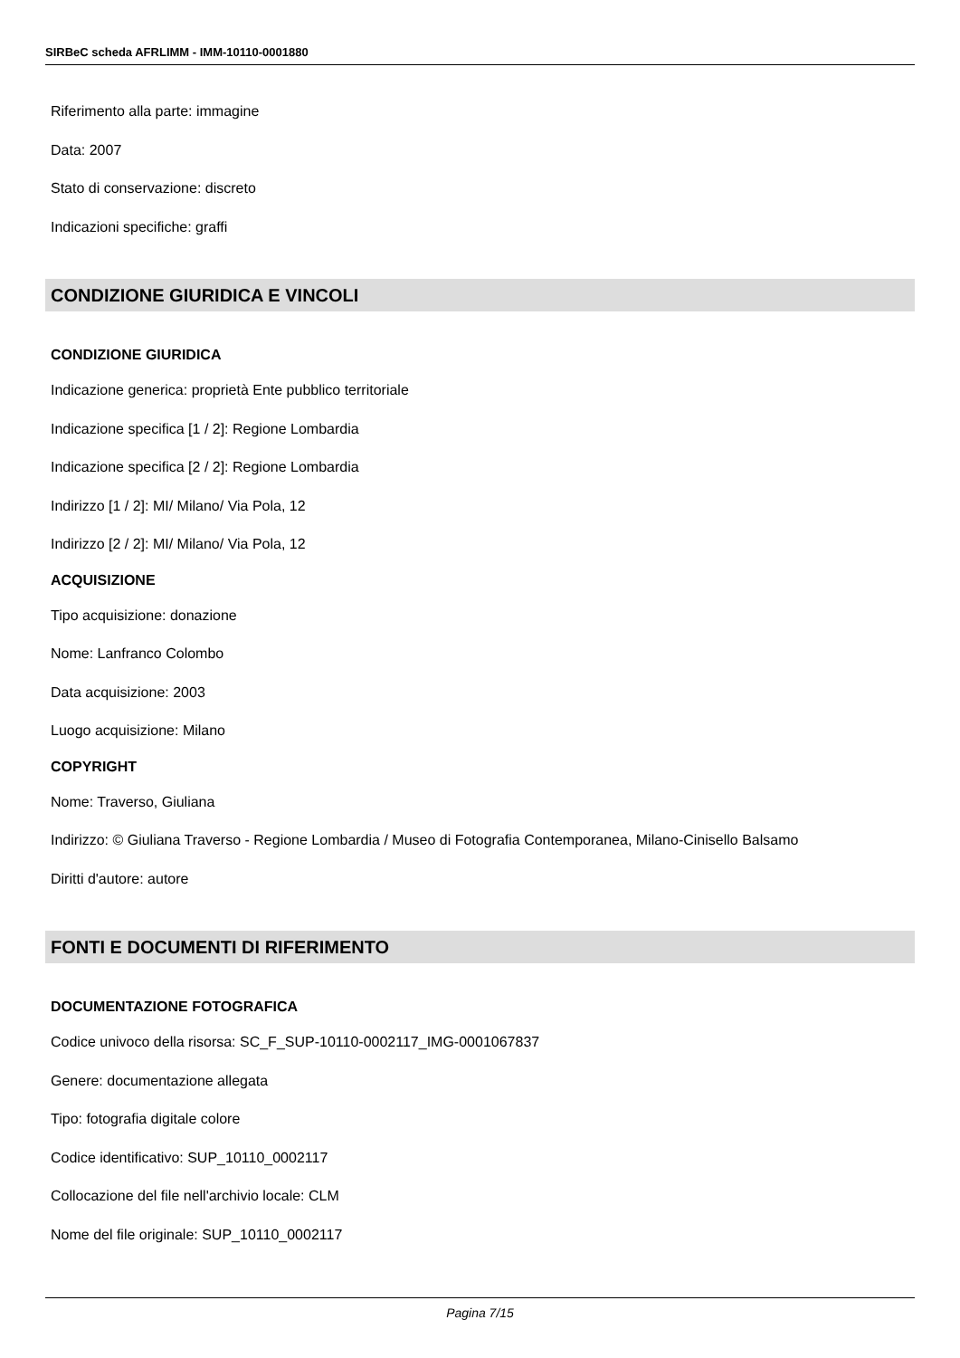SIRBeC scheda AFRLIMM - IMM-10110-0001880
Riferimento alla parte: immagine
Data: 2007
Stato di conservazione: discreto
Indicazioni specifiche: graffi
CONDIZIONE GIURIDICA E VINCOLI
CONDIZIONE GIURIDICA
Indicazione generica: proprietà Ente pubblico territoriale
Indicazione specifica [1 / 2]: Regione Lombardia
Indicazione specifica [2 / 2]: Regione Lombardia
Indirizzo [1 / 2]: MI/ Milano/ Via Pola, 12
Indirizzo [2 / 2]: MI/ Milano/ Via Pola, 12
ACQUISIZIONE
Tipo acquisizione: donazione
Nome: Lanfranco Colombo
Data acquisizione: 2003
Luogo acquisizione: Milano
COPYRIGHT
Nome: Traverso, Giuliana
Indirizzo: © Giuliana Traverso - Regione Lombardia / Museo di Fotografia Contemporanea, Milano-Cinisello Balsamo
Diritti d'autore: autore
FONTI E DOCUMENTI DI RIFERIMENTO
DOCUMENTAZIONE FOTOGRAFICA
Codice univoco della risorsa: SC_F_SUP-10110-0002117_IMG-0001067837
Genere: documentazione allegata
Tipo: fotografia digitale colore
Codice identificativo: SUP_10110_0002117
Collocazione del file nell'archivio locale: CLM
Nome del file originale: SUP_10110_0002117
Pagina 7/15